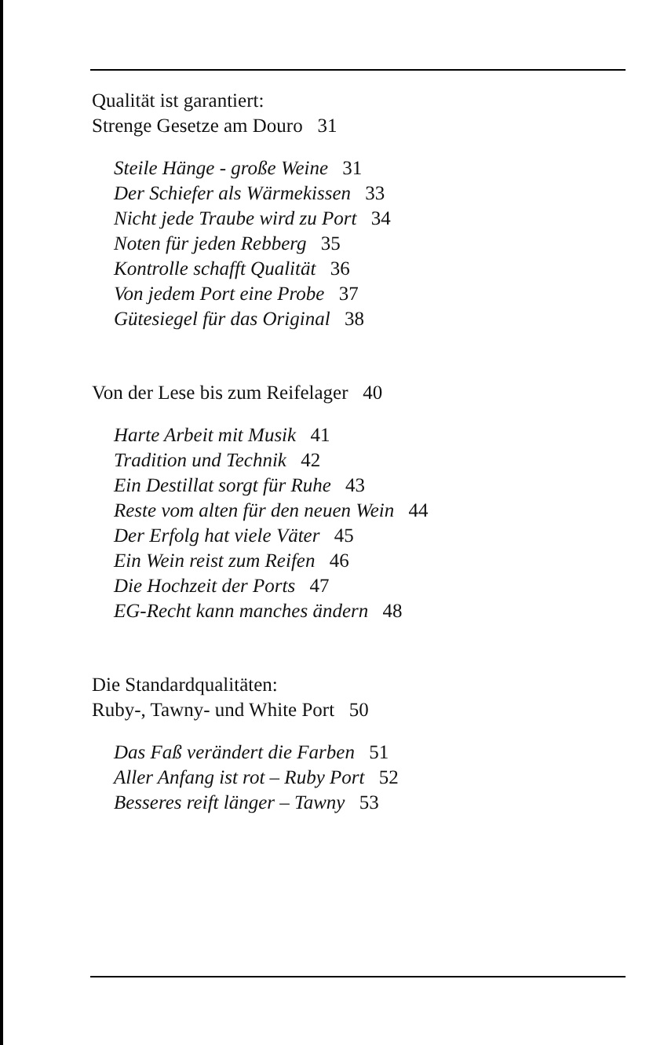Qualität ist garantiert:
Strenge Gesetze am Douro 31
Steile Hänge - große Weine 31
Der Schiefer als Wärmekissen 33
Nicht jede Traube wird zu Port 34
Noten für jeden Rebberg 35
Kontrolle schafft Qualität 36
Von jedem Port eine Probe 37
Gütesiegel für das Original 38
Von der Lese bis zum Reifelager 40
Harte Arbeit mit Musik 41
Tradition und Technik 42
Ein Destillat sorgt für Ruhe 43
Reste vom alten für den neuen Wein 44
Der Erfolg hat viele Väter 45
Ein Wein reist zum Reifen 46
Die Hochzeit der Ports 47
EG-Recht kann manches ändern 48
Die Standardqualitäten:
Ruby-, Tawny- und White Port 50
Das Faß verändert die Farben 51
Aller Anfang ist rot – Ruby Port 52
Besseres reift länger – Tawny 53